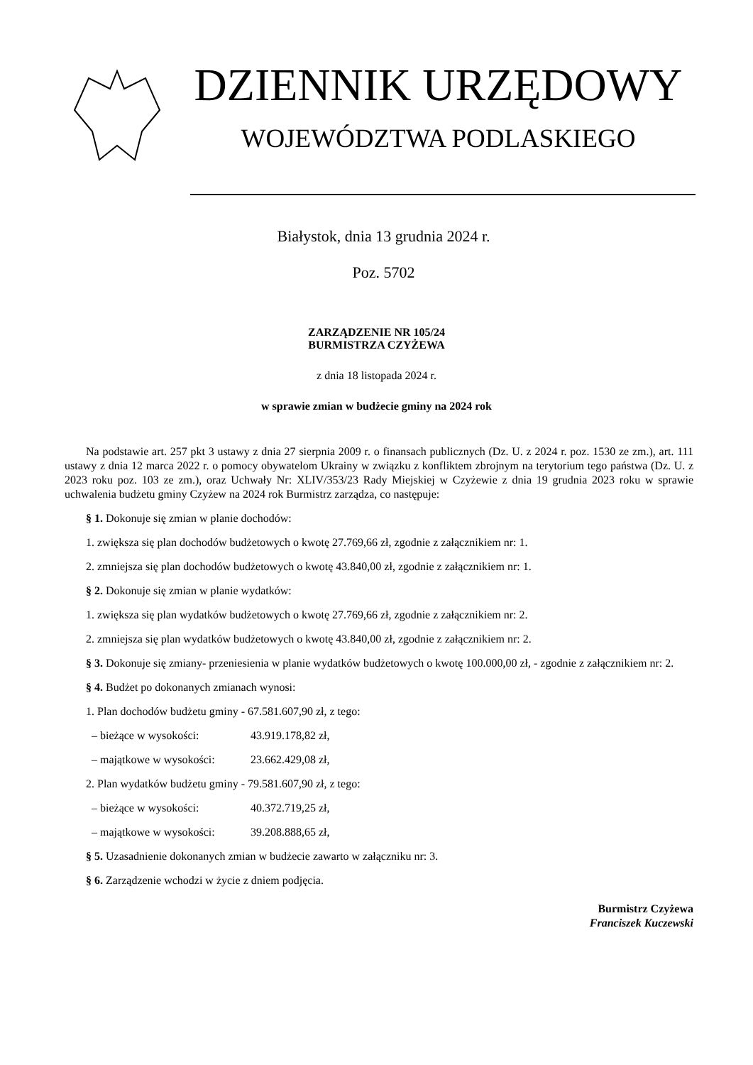DZIENNIK URZĘDOWY
WOJEWÓDZTWA PODLASKIEGO
Białystok, dnia 13 grudnia 2024 r.
Poz. 5702
ZARZĄDZENIE NR 105/24
BURMISTRZA CZYŻEWA
z dnia 18 listopada 2024 r.
w sprawie zmian w budżecie gminy na 2024 rok
Na podstawie art. 257 pkt 3 ustawy z dnia 27 sierpnia 2009 r. o finansach publicznych (Dz. U. z 2024 r. poz. 1530 ze zm.), art. 111 ustawy z dnia 12 marca 2022 r. o pomocy obywatelom Ukrainy w związku z konfliktem zbrojnym na terytorium tego państwa (Dz. U. z 2023 roku poz. 103 ze zm.), oraz Uchwały Nr: XLIV/353/23 Rady Miejskiej w Czyżewie z dnia 19 grudnia 2023 roku w sprawie uchwalenia budżetu gminy Czyżew na 2024 rok Burmistrz zarządza, co następuje:
§ 1. Dokonuje się zmian w planie dochodów:
1. zwiększa się plan dochodów budżetowych o kwotę 27.769,66 zł, zgodnie z załącznikiem nr: 1.
2. zmniejsza się plan dochodów budżetowych o kwotę 43.840,00 zł, zgodnie z załącznikiem nr: 1.
§ 2. Dokonuje się zmian w planie wydatków:
1. zwiększa się plan wydatków budżetowych o kwotę 27.769,66 zł, zgodnie z załącznikiem nr: 2.
2. zmniejsza się plan wydatków budżetowych o kwotę 43.840,00 zł, zgodnie z załącznikiem nr: 2.
§ 3. Dokonuje się zmiany- przeniesienia w planie wydatków budżetowych o kwotę 100.000,00 zł, - zgodnie z załącznikiem nr: 2.
§ 4. Budżet po dokonanych zmianach wynosi:
1. Plan dochodów budżetu gminy - 67.581.607,90 zł, z tego:
– bieżące w wysokości: 43.919.178,82 zł,
– majątkowe w wysokości: 23.662.429,08 zł,
2. Plan wydatków budżetu gminy - 79.581.607,90 zł, z tego:
– bieżące w wysokości: 40.372.719,25 zł,
– majątkowe w wysokości: 39.208.888,65 zł,
§ 5. Uzasadnienie dokonanych zmian w budżecie zawarto w załączniku nr: 3.
§ 6. Zarządzenie wchodzi w życie z dniem podjęcia.
Burmistrz Czyżewa
Franciszek Kuczewski